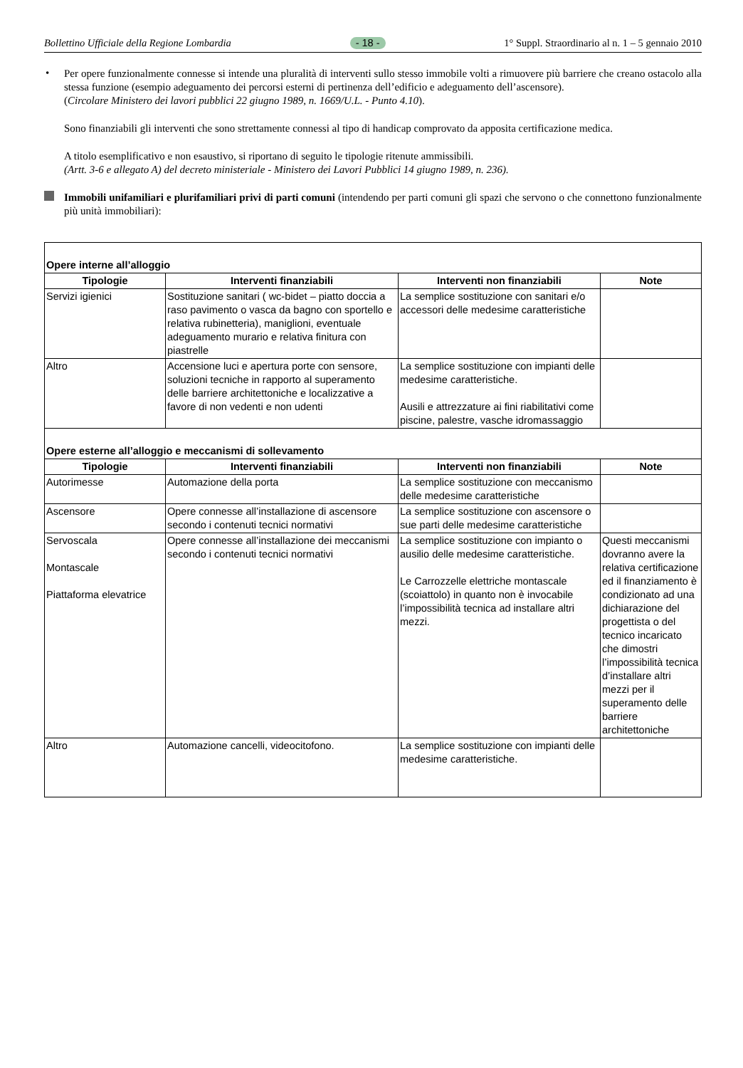Bollettino Ufficiale della Regione Lombardia - 18 - 1° Suppl. Straordinario al n. 1 – 5 gennaio 2010
•
Per opere funzionalmente connesse si intende una pluralità di interventi sullo stesso immobile volti a rimuovere più barriere che creano ostacolo alla stessa funzione (esempio adeguamento dei percorsi esterni di pertinenza dell’edificio e adeguamento dell’ascensore).
(Circolare Ministero dei lavori pubblici 22 giugno 1989, n. 1669/U.L. - Punto 4.10).
Sono finanziabili gli interventi che sono strettamente connessi al tipo di handicap comprovato da apposita certificazione medica.
A titolo esemplificativo e non esaustivo, si riportano di seguito le tipologie ritenute ammissibili.
(Artt. 3-6 e allegato A) del decreto ministeriale - Ministero dei Lavori Pubblici 14 giugno 1989, n. 236).
Immobili unifamiliari e plurifamiliari privi di parti comuni (intendendo per parti comuni gli spazi che servono o che connettono funzionalmente più unità immobiliari):
| Opere interne all’alloggio | | | |
| Tipologie | Interventi finanziabili | Interventi non finanziabili | Note |
| Servizi igienici | Sostituzione sanitari ( wc-bidet – piatto doccia a raso pavimento o vasca da bagno con sportello e relativa rubinetteria), maniglioni, eventuale adeguamento murario e relativa finitura con piastrelle | La semplice sostituzione con sanitari e/o accessori delle medesime caratteristiche | |
| Altro | Accensione luci e apertura porte con sensore, soluzioni tecniche in rapporto al superamento delle barriere architettoniche e localizzative a favore di non vedenti e non udenti | La semplice sostituzione con impianti delle medesime caratteristiche. Ausili e attrezzature ai fini riabilitativi come piscine, palestre, vasche idromassaggio | |
| Opere esterne all’alloggio e meccanismi di sollevamento | | | |
| Tipologie | Interventi finanziabili | Interventi non finanziabili | Note |
| Autorimesse | Automazione della porta | La semplice sostituzione con meccanismo delle medesime caratteristiche | |
| Ascensore | Opere connesse all’installazione di ascensore secondo i contenuti tecnici normativi | La semplice sostituzione con ascensore o sue parti delle medesime caratteristiche | |
| Servoscala Montascale Piattaforma elevatrice | Opere connesse all’installazione dei meccanismi secondo i contenuti tecnici normativi | La semplice sostituzione con impianto o ausilio delle medesime caratteristiche. Le Carrozzelle elettriche montascale (scoiattolo) in quanto non è invocabile l’impossibilità tecnica ad installare altri mezzi. | Questi meccanismi dovranno avere la relativa certificazione ed il finanziamento è condizionato ad una dichiarazione del progettista o del tecnico incaricato che dimostri l’impossibilità tecnica d’installare altri mezzi per il superamento delle barriere architettoniche |
| Altro | Automazione cancelli, videocitofono. | La semplice sostituzione con impianti delle medesime caratteristiche. | |